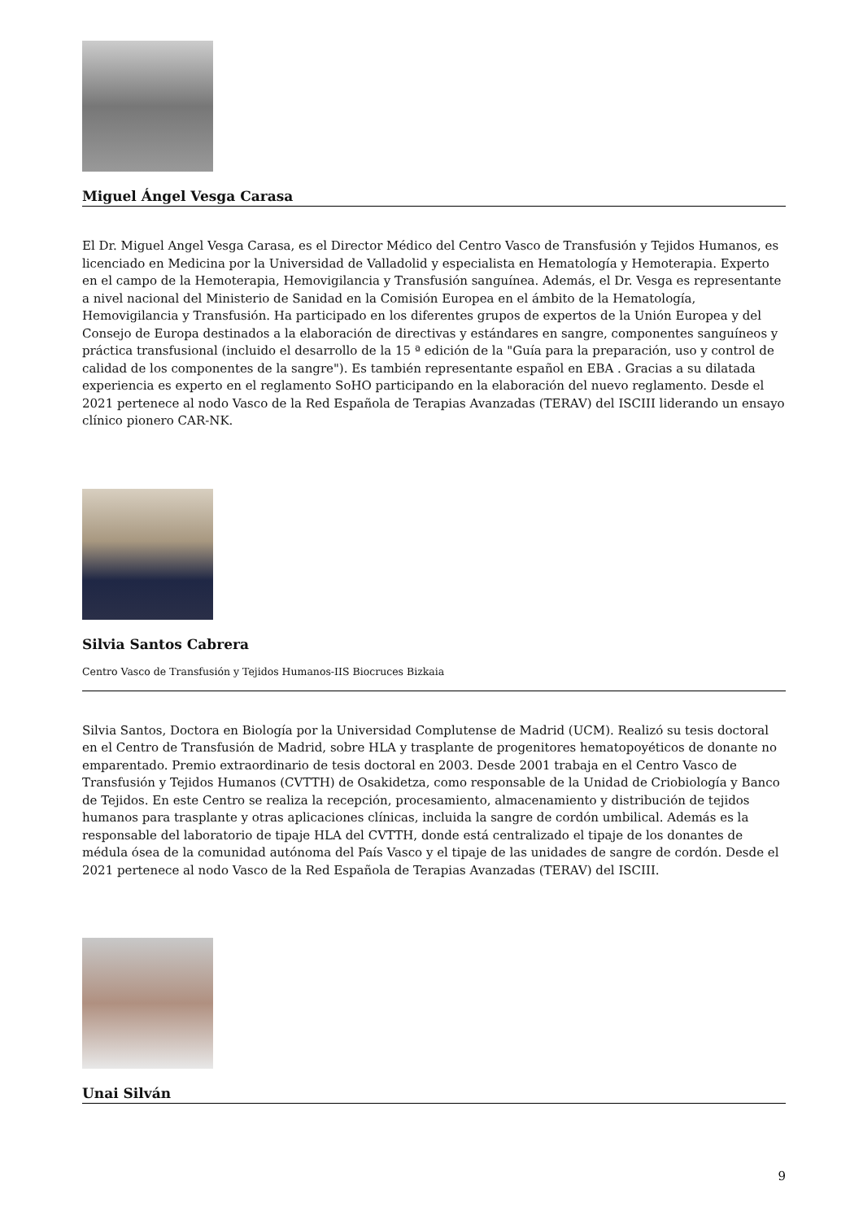Miguel Ángel Vesga Carasa
El Dr. Miguel Angel Vesga Carasa, es el Director Médico del Centro Vasco de Transfusión y Tejidos Humanos, es licenciado en Medicina por la Universidad de Valladolid y especialista en Hematología y Hemoterapia. Experto en el campo de la Hemoterapia, Hemovigilancia y Transfusión sanguínea. Además, el Dr. Vesga es representante a nivel nacional del Ministerio de Sanidad en la Comisión Europea en el ámbito de la Hematología, Hemovigilancia y Transfusión. Ha participado en los diferentes grupos de expertos de la Unión Europea y del Consejo de Europa destinados a la elaboración de directivas y estándares en sangre, componentes sanguíneos y práctica transfusional (incluido el desarrollo de la 15 ª edición de la "Guía para la preparación, uso y control de calidad de los componentes de la sangre"). Es también representante español en EBA . Gracias a su dilatada experiencia es experto en el reglamento SoHO participando en la elaboración del nuevo reglamento. Desde el 2021 pertenece al nodo Vasco de la Red Española de Terapias Avanzadas (TERAV) del ISCIII liderando un ensayo clínico pionero CAR-NK.
Silvia Santos Cabrera
Centro Vasco de Transfusión y Tejidos Humanos-IIS Biocruces Bizkaia
Silvia Santos, Doctora en Biología por la Universidad Complutense de Madrid (UCM). Realizó su tesis doctoral en el Centro de Transfusión de Madrid, sobre HLA y trasplante de progenitores hematopoyéticos de donante no emparentado. Premio extraordinario de tesis doctoral en 2003. Desde 2001 trabaja en el Centro Vasco de Transfusión y Tejidos Humanos (CVTTH) de Osakidetza, como responsable de la Unidad de Criobiología y Banco de Tejidos. En este Centro se realiza la recepción, procesamiento, almacenamiento y distribución de tejidos humanos para trasplante y otras aplicaciones clínicas, incluida la sangre de cordón umbilical. Además es la responsable del laboratorio de tipaje HLA del CVTTH, donde está centralizado el tipaje de los donantes de médula ósea de la comunidad autónoma del País Vasco y el tipaje de las unidades de sangre de cordón. Desde el 2021 pertenece al nodo Vasco de la Red Española de Terapias Avanzadas (TERAV) del ISCIII.
Unai Silván
9